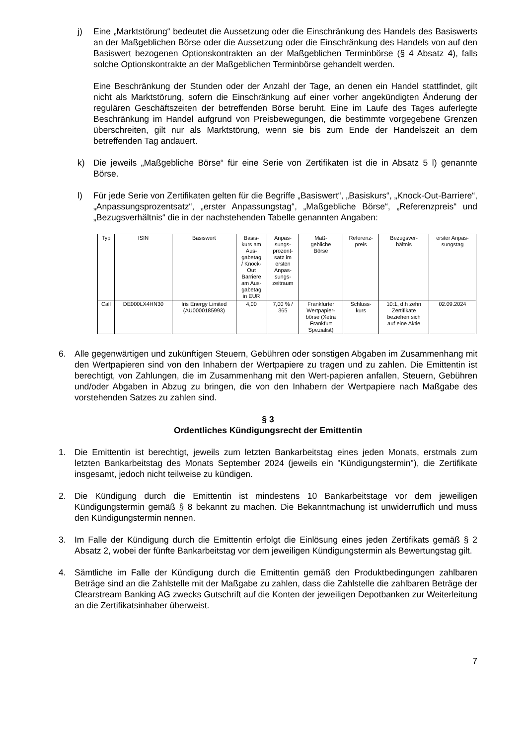j) Eine „Marktstörung“ bedeutet die Aussetzung oder die Einschränkung des Handels des Basiswerts an der Maßgeblichen Börse oder die Aussetzung oder die Einschränkung des Handels von auf den Basiswert bezogenen Optionskontrakten an der Maßgeblichen Terminbörse (§ 4 Absatz 4), falls solche Optionskontrakte an der Maßgeblichen Terminbörse gehandelt werden.
Eine Beschränkung der Stunden oder der Anzahl der Tage, an denen ein Handel stattfindet, gilt nicht als Marktstörung, sofern die Einschränkung auf einer vorher angekündigten Änderung der regulären Geschäftszeiten der betreffenden Börse beruht. Eine im Laufe des Tages auferlegte Beschränkung im Handel aufgrund von Preisbewegungen, die bestimmte vorgegebene Grenzen überschreiten, gilt nur als Marktstörung, wenn sie bis zum Ende der Handelszeit an dem betreffenden Tag andauert.
k) Die jeweils „Maßgebliche Börse“ für eine Serie von Zertifikaten ist die in Absatz 5 l) genannte Börse.
l) Für jede Serie von Zertifikaten gelten für die Begriffe „Basiswert“, „Basiskurs“, „Knock-Out-Barriere“, „Anpassungsprozentsatz“, „erster Anpassungstag“, „Maßgebliche Börse“, „Referenzpreis“ und „Bezugsverhältnis“ die in der nachstehenden Tabelle genannten Angaben:
| Typ | ISIN | Basiswert | Basis- kurs am Aus- gabetag / Knock- Out Barriere am Aus- gabetag in EUR | Anpas- sungs- prozent- satz im ersten Anpas- sungs- zeitraum | Maß- gebliche Börse | Referenz- preis | Bezugsver- hältnis | erster Anpas- sungstag |
| --- | --- | --- | --- | --- | --- | --- | --- | --- |
| Call | DE000LX4HN30 | Iris Energy Limited (AU0000185993) | 4,00 | 7,00 % / 365 | Frankfurter Wertpapier- börse (Xetra Frankfurt Spezialist) | Schluss- kurs | 10:1, d.h zehn Zertifikate beziehen sich auf eine Aktie | 02.09.2024 |
6. Alle gegenwärtigen und zukünftigen Steuern, Gebühren oder sonstigen Abgaben im Zusammenhang mit den Wertpapieren sind von den Inhabern der Wertpapiere zu tragen und zu zahlen. Die Emittentin ist berechtigt, von Zahlungen, die im Zusammenhang mit den Wert-papieren anfallen, Steuern, Gebühren und/oder Abgaben in Abzug zu bringen, die von den Inhabern der Wertpapiere nach Maßgabe des vorstehenden Satzes zu zahlen sind.
§ 3
Ordentliches Kündigungsrecht der Emittentin
1. Die Emittentin ist berechtigt, jeweils zum letzten Bankarbeitstag eines jeden Monats, erstmals zum letzten Bankarbeitstag des Monats September 2024 (jeweils ein "Kündigungstermin"), die Zertifikate insgesamt, jedoch nicht teilweise zu kündigen.
2. Die Kündigung durch die Emittentin ist mindestens 10 Bankarbeitstage vor dem jeweiligen Kündigungstermin gemäß § 8 bekannt zu machen. Die Bekanntmachung ist unwiderruflich und muss den Kündigungstermin nennen.
3. Im Falle der Kündigung durch die Emittentin erfolgt die Einlösung eines jeden Zertifikats gemäß § 2 Absatz 2, wobei der fünfte Bankarbeitstag vor dem jeweiligen Kündigungstermin als Bewertungstag gilt.
4. Sämtliche im Falle der Kündigung durch die Emittentin gemäß den Produktbedingungen zahlbaren Beträge sind an die Zahlstelle mit der Maßgabe zu zahlen, dass die Zahlstelle die zahlbaren Beträge der Clearstream Banking AG zwecks Gutschrift auf die Konten der jeweiligen Depotbanken zur Weiterleitung an die Zertifikatsinhaber überweist.
7